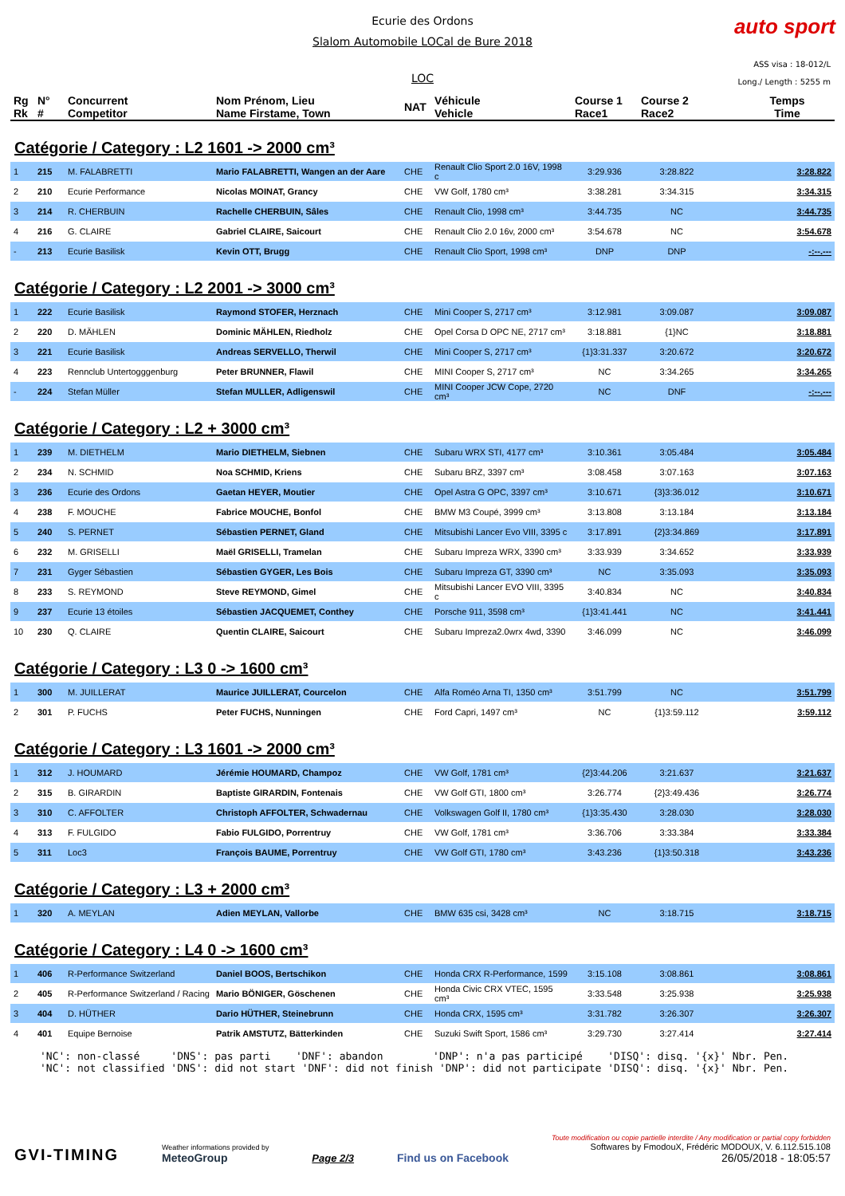auto sport
Ecurie des Ordons
Slalom Automobile LOCal de Bure 2018
LOC
ASS visa : 18-012/L
Long./ Length : 5255 m
| Rg Rk | N° # | Concurrent Competitor | Nom Prénom, Lieu Name Firstame, Town | NAT | Véhicule Vehicle | Course 1 Race1 | Course 2 Race2 | Temps Time |
| --- | --- | --- | --- | --- | --- | --- | --- | --- |
Catégorie / Category : L2 1601 -> 2000 cm³
| 1 | 215 | M. FALABRETTI | Mario FALABRETTI, Wangen an der Aare | CHE | Renault Clio Sport 2.0 16V, 1998 c | 3:29.936 | 3:28.822 | 3:28.822 |
| 2 | 210 | Ecurie Performance | Nicolas MOINAT, Grancy | CHE | VW Golf, 1780 cm³ | 3:38.281 | 3:34.315 | 3:34.315 |
| 3 | 214 | R. CHERBUIN | Rachelle CHERBUIN, Sâles | CHE | Renault Clio, 1998 cm³ | 3:44.735 | NC | 3:44.735 |
| 4 | 216 | G. CLAIRE | Gabriel CLAIRE, Saicourt | CHE | Renault Clio 2.0 16v, 2000 cm³ | 3:54.678 | NC | 3:54.678 |
| - | 213 | Ecurie Basilisk | Kevin OTT, Brugg | CHE | Renault Clio Sport, 1998 cm³ | DNP | DNP | -:--.--- |
Catégorie / Category : L2 2001 -> 3000 cm³
| 1 | 222 | Ecurie Basilisk | Raymond STOFER, Herznach | CHE | Mini Cooper S, 2717 cm³ | 3:12.981 | 3:09.087 | 3:09.087 |
| 2 | 220 | D. MÄHLEN | Dominic MÄHLEN, Riedholz | CHE | Opel Corsa D OPC NE, 2717 cm³ | 3:18.881 | {1}NC | 3:18.881 |
| 3 | 221 | Ecurie Basilisk | Andreas SERVELLO, Therwil | CHE | Mini Cooper S, 2717 cm³ | {1}3:31.337 | 3:20.672 | 3:20.672 |
| 4 | 223 | Rennclub Untertogggenburg | Peter BRUNNER, Flawil | CHE | MINI Cooper S, 2717 cm³ | NC | 3:34.265 | 3:34.265 |
| - | 224 | Stefan Müller | Stefan MULLER, Adligenswil | CHE | MINI Cooper JCW Cope, 2720 cm³ | NC | DNF | -:--.--- |
Catégorie / Category : L2 + 3000 cm³
| 1 | 239 | M. DIETHELM | Mario DIETHELM, Siebnen | CHE | Subaru WRX STI, 4177 cm³ | 3:10.361 | 3:05.484 | 3:05.484 |
| 2 | 234 | N. SCHMID | Noa SCHMID, Kriens | CHE | Subaru BRZ, 3397 cm³ | 3:08.458 | 3:07.163 | 3:07.163 |
| 3 | 236 | Ecurie des Ordons | Gaetan HEYER, Moutier | CHE | Opel Astra G OPC, 3397 cm³ | 3:10.671 | {3}3:36.012 | 3:10.671 |
| 4 | 238 | F. MOUCHE | Fabrice MOUCHE, Bonfol | CHE | BMW M3 Coupé, 3999 cm³ | 3:13.808 | 3:13.184 | 3:13.184 |
| 5 | 240 | S. PERNET | Sébastien PERNET, Gland | CHE | Mitsubishi Lancer Evo VIII, 3395 c | 3:17.891 | {2}3:34.869 | 3:17.891 |
| 6 | 232 | M. GRISELLI | Maël GRISELLI, Tramelan | CHE | Subaru Impreza WRX, 3390 cm³ | 3:33.939 | 3:34.652 | 3:33.939 |
| 7 | 231 | Gyger Sébastien | Sébastien GYGER, Les Bois | CHE | Subaru Impreza GT, 3390 cm³ | NC | 3:35.093 | 3:35.093 |
| 8 | 233 | S. REYMOND | Steve REYMOND, Gimel | CHE | Mitsubishi Lancer EVO VIII, 3395 c | 3:40.834 | NC | 3:40.834 |
| 9 | 237 | Ecurie 13 étoiles | Sébastien JACQUEMET, Conthey | CHE | Porsche 911, 3598 cm³ | {1}3:41.441 | NC | 3:41.441 |
| 10 | 230 | Q. CLAIRE | Quentin CLAIRE, Saicourt | CHE | Subaru Impreza2.0wrx 4wd, 3390 | 3:46.099 | NC | 3:46.099 |
Catégorie / Category : L3 0 -> 1600 cm³
| 1 | 300 | M. JUILLERAT | Maurice JUILLERAT, Courcelon | CHE | Alfa Roméo Arna TI, 1350 cm³ | 3:51.799 | NC | 3:51.799 |
| 2 | 301 | P. FUCHS | Peter FUCHS, Nunningen | CHE | Ford Capri, 1497 cm³ | NC | {1}3:59.112 | 3:59.112 |
Catégorie / Category : L3 1601 -> 2000 cm³
| 1 | 312 | J. HOUMARD | Jérémie HOUMARD, Champoz | CHE | VW Golf, 1781 cm³ | {2}3:44.206 | 3:21.637 | 3:21.637 |
| 2 | 315 | B. GIRARDIN | Baptiste GIRARDIN, Fontenais | CHE | VW Golf GTI, 1800 cm³ | 3:26.774 | {2}3:49.436 | 3:26.774 |
| 3 | 310 | C. AFFOLTER | Christoph AFFOLTER, Schwadernau | CHE | Volkswagen Golf II, 1780 cm³ | {1}3:35.430 | 3:28.030 | 3:28.030 |
| 4 | 313 | F. FULGIDO | Fabio FULGIDO, Porrentruy | CHE | VW Golf, 1781 cm³ | 3:36.706 | 3:33.384 | 3:33.384 |
| 5 | 311 | Loc3 | François BAUME, Porrentruy | CHE | VW Golf GTI, 1780 cm³ | 3:43.236 | {1}3:50.318 | 3:43.236 |
Catégorie / Category : L3 + 2000 cm³
| 1 | 320 | A. MEYLAN | Adien MEYLAN, Vallorbe | CHE | BMW 635 csi, 3428 cm³ | NC | 3:18.715 | 3:18.715 |
Catégorie / Category : L4 0 -> 1600 cm³
| 1 | 406 | R-Performance Switzerland | Daniel BOOS, Bertschikon | CHE | Honda CRX R-Performance, 1599 | 3:15.108 | 3:08.861 | 3:08.861 |
| 2 | 405 | R-Performance Switzerland / Racing | Mario BÖNIGER, Göschenen | CHE | Honda Civic CRX VTEC, 1595 cm³ | 3:33.548 | 3:25.938 | 3:25.938 |
| 3 | 404 | D. HÜTHER | Dario HÜTHER, Steinebrunn | CHE | Honda CRX, 1595 cm³ | 3:31.782 | 3:26.307 | 3:26.307 |
| 4 | 401 | Equipe Bernoise | Patrik AMSTUTZ, Bätterkinden | CHE | Suzuki Swift Sport, 1586 cm³ | 3:29.730 | 3:27.414 | 3:27.414 |
'NC': non-classé 'DNS': pas parti 'DNF': abandon 'DNP': n'a pas participé 'DISQ': disq. '{x}' Nbr. Pen. 'NC': not classified 'DNS': did not start 'DNF': did not finish 'DNP': did not participate 'DISQ': disq. '{x}' Nbr. Pen.
GVI-TIMING
Weather informations provided by
MeteoGroup
Page 2/3
Find us on Facebook
Toute modification ou copie partielle interdite / Any modification or partial copy forbidden
Softwares by FmodouX, Frédéric MODOUX, V. 6.112.515.108
26/05/2018 - 18:05:57